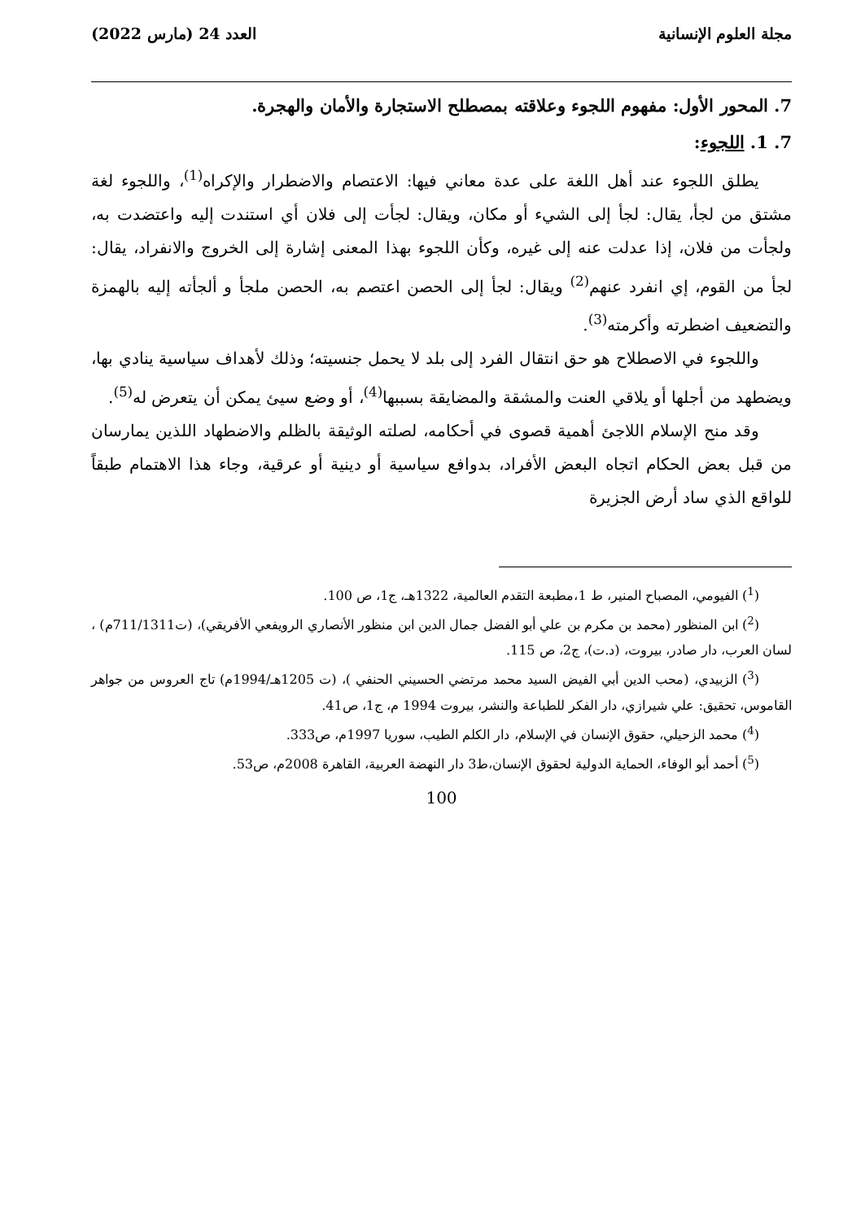مجلة العلوم الإنسانية العدد 24 (مارس 2022)
7. المحور الأول: مفهوم اللجوء وعلاقته بمصطلح الاستجارة والأمان والهجرة.
7. 1. اللجوء:
يطلق اللجوء عند أهل اللغة على عدة معاني فيها: الاعتصام والاضطرار والإكراه<sup>(1)</sup>، واللجوء لغة مشتق من لجأ، يقال: لجأ إلى الشيء أو مكان، ويقال: لجأت إلى فلان أي استندت إليه واعتضدت به، ولجأت من فلان، إذا عدلت عنه إلى غيره، وكأن اللجوء بهذا المعنى إشارة إلى الخروج والانفراد، يقال: لجأ من القوم، إي انفرد عنهم<sup>(2)</sup> ويقال: لجأ إلى الحصن اعتصم به، الحصن ملجأ و ألجأته إليه بالهمزة والتضعيف اضطرته وأكرمته<sup>(3)</sup>.
واللجوء في الاصطلاح هو حق انتقال الفرد إلى بلد لا يحمل جنسيته؛ وذلك لأهداف سياسية ينادي بها، ويضطهد من أجلها أو يلاقي العنت والمشقة والمضايقة بسببها<sup>(4)</sup>، أو وضع سيئ يمكن أن يتعرض له<sup>(5)</sup>.
وقد منح الإسلام اللاجئ أهمية قصوى في أحكامه، لصلته الوثيقة بالظلم والاضطهاد اللذين يمارسان من قبل بعض الحكام اتجاه البعض الأفراد، بدوافع سياسية أو دينية أو عرقية، وجاء هذا الاهتمام طبقاً للواقع الذي ساد أرض الجزيرة
(<sup>1</sup>) الفيومي، المصباح المنير، ط 1،مطبعة التقدم العالمية، 1322هـ، ج1، ص 100.
(<sup>2</sup>) ابن المنظور (محمد بن مكرم بن علي أبو الفضل جمال الدين ابن منظور الأنصاري الرويفعي الأفريقي)، (ت711/1311م) ، لسان العرب، دار صادر، بيروت، (د.ت)، ج2، ص 115.
(<sup>3</sup>) الزبيدي، (محب الدين أبي الفيض السيد محمد مرتضي الحسيني الحنفي )، (ت 1205هـ/1994م) تاج العروس من جواهر القاموس، تحقيق: علي شيرازي، دار الفكر للطباعة والنشر، بيروت 1994 م، ج1، ص41.
(<sup>4</sup>) محمد الزحيلي، حقوق الإنسان في الإسلام، دار الكلم الطيب، سوريا 1997م، ص333.
(<sup>5</sup>) أحمد أبو الوفاء، الحماية الدولية لحقوق الإنسان،ط3 دار النهضة العربية، القاهرة 2008م، ص53.
100